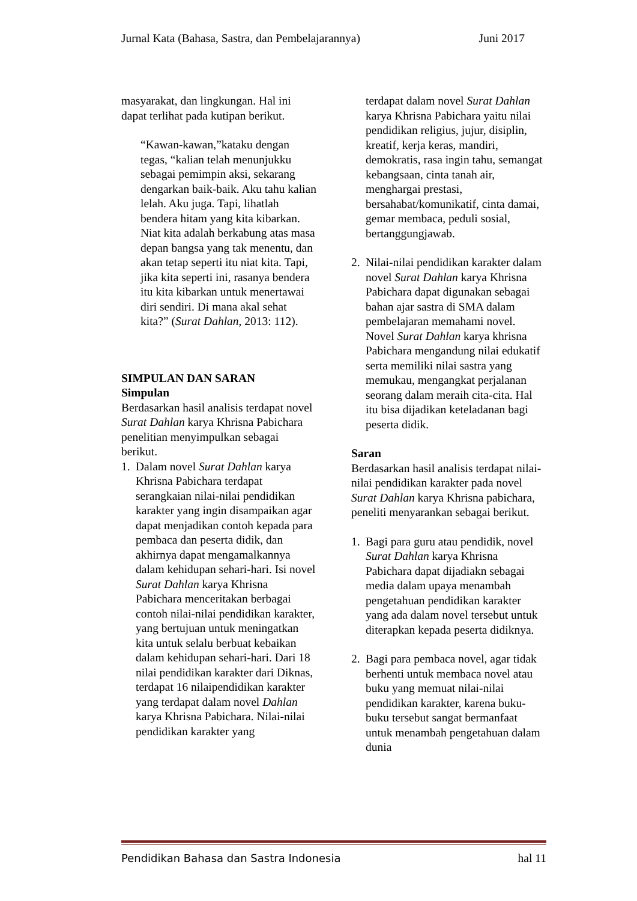Jurnal Kata (Bahasa, Sastra, dan Pembelajarannya) Juni 2017
masyarakat, dan lingkungan. Hal ini dapat terlihat pada kutipan berikut.
“Kawan-kawan,”kataku dengan tegas, “kalian telah menunjukku sebagai pemimpin aksi, sekarang dengarkan baik-baik. Aku tahu kalian lelah. Aku juga. Tapi, lihatlah bendera hitam yang kita kibarkan. Niat kita adalah berkabung atas masa depan bangsa yang tak menentu, dan akan tetap seperti itu niat kita. Tapi, jika kita seperti ini, rasanya bendera itu kita kibarkan untuk menertawai diri sendiri. Di mana akal sehat kita?” (Surat Dahlan, 2013: 112).
SIMPULAN DAN SARAN
Simpulan
Berdasarkan hasil analisis terdapat novel Surat Dahlan karya Khrisna Pabichara penelitian menyimpulkan sebagai berikut.
1. Dalam novel Surat Dahlan karya Khrisna Pabichara terdapat serangkaian nilai-nilai pendidikan karakter yang ingin disampaikan agar dapat menjadikan contoh kepada para pembaca dan peserta didik, dan akhirnya dapat mengamalkannya dalam kehidupan sehari-hari. Isi novel Surat Dahlan karya Khrisna Pabichara menceritakan berbagai contoh nilai-nilai pendidikan karakter, yang bertujuan untuk meningatkan kita untuk selalu berbuat kebaikan dalam kehidupan sehari-hari. Dari 18 nilai pendidikan karakter dari Diknas, terdapat 16 nilaipendidikan karakter yang terdapat dalam novel Dahlan karya Khrisna Pabichara. Nilai-nilai pendidikan karakter yang
terdapat dalam novel Surat Dahlan karya Khrisna Pabichara yaitu nilai pendidikan religius, jujur, disiplin, kreatif, kerja keras, mandiri, demokratis, rasa ingin tahu, semangat kebangsaan, cinta tanah air, menghargai prestasi, bersahabat/komunikatif, cinta damai, gemar membaca, peduli sosial, bertanggungjawab.
2. Nilai-nilai pendidikan karakter dalam novel Surat Dahlan karya Khrisna Pabichara dapat digunakan sebagai bahan ajar sastra di SMA dalam pembelajaran memahami novel. Novel Surat Dahlan karya khrisna Pabichara mengandung nilai edukatif serta memiliki nilai sastra yang memukau, mengangkat perjalanan seorang dalam meraih cita-cita. Hal itu bisa dijadikan keteladanan bagi peserta didik.
Saran
Berdasarkan hasil analisis terdapat nilai-nilai pendidikan karakter pada novel Surat Dahlan karya Khrisna pabichara, peneliti menyarankan sebagai berikut.
1. Bagi para guru atau pendidik, novel Surat Dahlan karya Khrisna Pabichara dapat dijadiakn sebagai media dalam upaya menambah pengetahuan pendidikan karakter yang ada dalam novel tersebut untuk diterapkan kepada peserta didiknya.
2. Bagi para pembaca novel, agar tidak berhenti untuk membaca novel atau buku yang memuat nilai-nilai pendidikan karakter, karena buku-buku tersebut sangat bermanfaat untuk menambah pengetahuan dalam dunia
Pendidikan Bahasa dan Sastra Indonesia hal 11